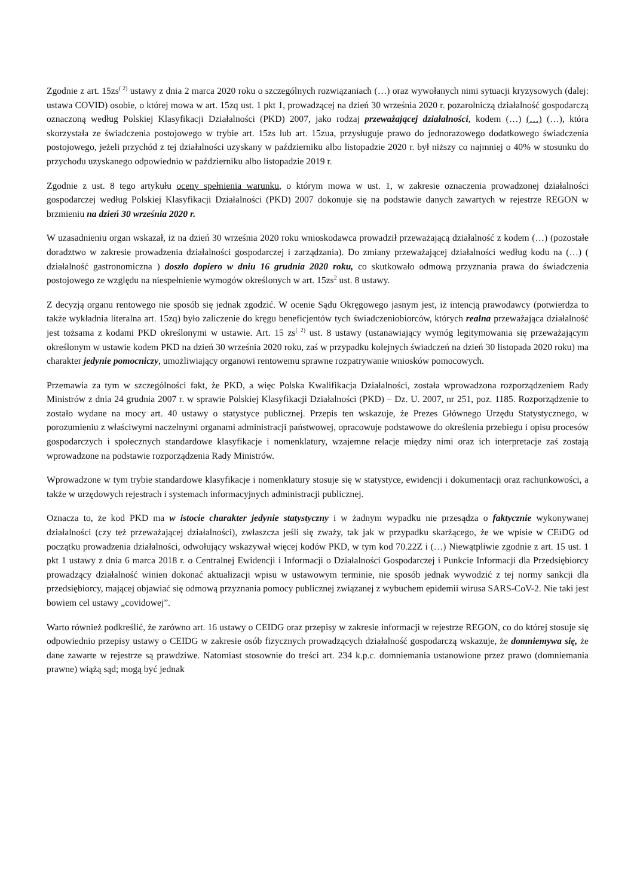Zgodnie z art. 15zs<sup>( 2)</sup> ustawy z dnia 2 marca 2020 roku o szczególnych rozwiązaniach (…) oraz wywołanych nimi sytuacji kryzysowych (dalej: ustawa COVID) osobie, o której mowa w art. 15zq ust. 1 pkt 1, prowadzącej na dzień 30 września 2020 r. pozarolniczą działalność gospodarczą oznaczoną według Polskiej Klasyfikacji Działalności (PKD) 2007, jako rodzaj przeważającej działalności, kodem (…) (…) (…), która skorzystała ze świadczenia postojowego w trybie art. 15zs lub art. 15zua, przysługuje prawo do jednorazowego dodatkowego świadczenia postojowego, jeżeli przychód z tej działalności uzyskany w październiku albo listopadzie 2020 r. był niższy co najmniej o 40% w stosunku do przychodu uzyskanego odpowiednio w październiku albo listopadzie 2019 r.
Zgodnie z ust. 8 tego artykułu oceny spełnienia warunku, o którym mowa w ust. 1, w zakresie oznaczenia prowadzonej działalności gospodarczej według Polskiej Klasyfikacji Działalności (PKD) 2007 dokonuje się na podstawie danych zawartych w rejestrze REGON w brzmieniu na dzień 30 września 2020 r.
W uzasadnieniu organ wskazał, iż na dzień 30 września 2020 roku wnioskodawca prowadził przeważającą działalność z kodem (…) (pozostałe doradztwo w zakresie prowadzenia działalności gospodarczej i zarządzania). Do zmiany przeważającej działalności według kodu na (…) ( działalność gastronomiczna ) doszło dopiero w dniu 16 grudnia 2020 roku, co skutkowało odmową przyznania prawa do świadczenia postojowego ze względu na niespełnienie wymogów określonych w art. 15zs<sup>2</sup> ust. 8 ustawy.
Z decyzją organu rentowego nie sposób się jednak zgodzić. W ocenie Sądu Okręgowego jasnym jest, iż intencją prawodawcy (potwierdza to także wykładnia literalna art. 15zq) było zaliczenie do kręgu beneficjentów tych świadczeniobiorców, których realna przeważająca działalność jest tożsama z kodami PKD określonymi w ustawie. Art. 15 zs<sup>( 2)</sup> ust. 8 ustawy (ustanawiający wymóg legitymowania się przeważającym określonym w ustawie kodem PKD na dzień 30 września 2020 roku, zaś w przypadku kolejnych świadczeń na dzień 30 listopada 2020 roku) ma charakter jedynie pomocniczy, umożliwiający organowi rentowemu sprawne rozpatrywanie wniosków pomocowych.
Przemawia za tym w szczególności fakt, że PKD, a więc Polska Kwalifikacja Działalności, została wprowadzona rozporządzeniem Rady Ministrów z dnia 24 grudnia 2007 r. w sprawie Polskiej Klasyfikacji Działalności (PKD) – Dz. U. 2007, nr 251, poz. 1185. Rozporządzenie to zostało wydane na mocy art. 40 ustawy o statystyce publicznej. Przepis ten wskazuje, że Prezes Głównego Urzędu Statystycznego, w porozumieniu z właściwymi naczelnymi organami administracji państwowej, opracowuje podstawowe do określenia przebiegu i opisu procesów gospodarczych i społecznych standardowe klasyfikacje i nomenklatury, wzajemne relacje między nimi oraz ich interpretacje zaś zostają wprowadzone na podstawie rozporządzenia Rady Ministrów.
Wprowadzone w tym trybie standardowe klasyfikacje i nomenklatury stosuje się w statystyce, ewidencji i dokumentacji oraz rachunkowości, a także w urzędowych rejestrach i systemach informacyjnych administracji publicznej.
Oznacza to, że kod PKD ma w istocie charakter jedynie statystyczny i w żadnym wypadku nie przesądza o faktycznie wykonywanej działalności (czy też przeważającej działalności), zwłaszcza jeśli się zważy, tak jak w przypadku skarżącego, że we wpisie w CEiDG od początku prowadzenia działalności, odwołujący wskazywał więcej kodów PKD, w tym kod 70.22Z i (…) Niewątpliwie zgodnie z art. 15 ust. 1 pkt 1 ustawy z dnia 6 marca 2018 r. o Centralnej Ewidencji i Informacji o Działalności Gospodarczej i Punkcie Informacji dla Przedsiębiorcy prowadzący działalność winien dokonać aktualizacji wpisu w ustawowym terminie, nie sposób jednak wywodzić z tej normy sankcji dla przedsiębiorcy, mającej objawiać się odmową przyznania pomocy publicznej związanej z wybuchem epidemii wirusa SARS-CoV-2. Nie taki jest bowiem cel ustawy „covidowej”.
Warto również podkreślić, że zarówno art. 16 ustawy o CEIDG oraz przepisy w zakresie informacji w rejestrze REGON, co do której stosuje się odpowiednio przepisy ustawy o CEIDG w zakresie osób fizycznych prowadzących działalność gospodarczą wskazuje, że domniemywa się, że dane zawarte w rejestrze są prawdziwe. Natomiast stosownie do treści art. 234 k.p.c. domniemania ustanowione przez prawo (domniemania prawne) wiążą sąd; mogą być jednak